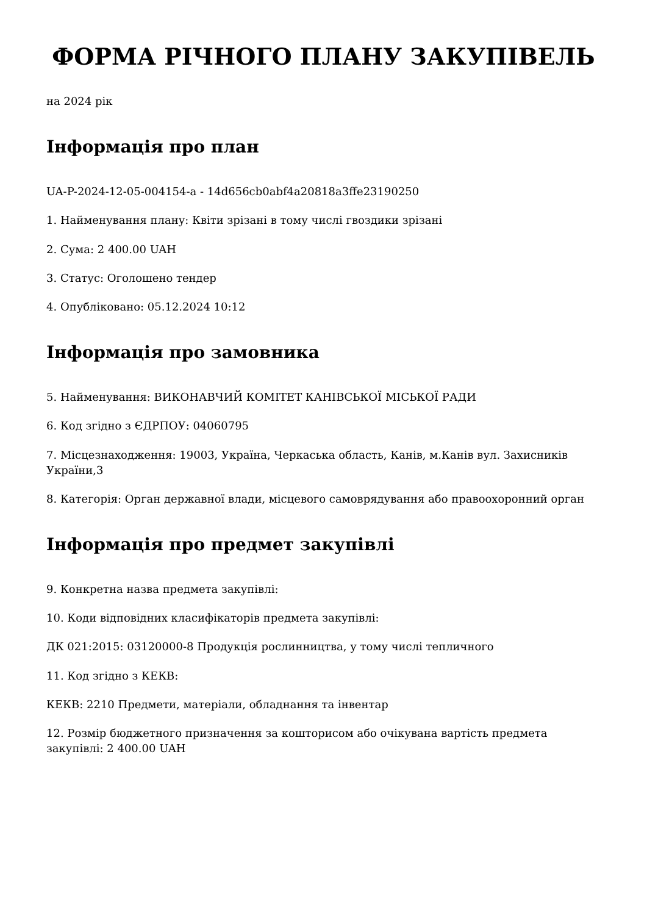ФОРМА РІЧНОГО ПЛАНУ ЗАКУПІВЕЛЬ
на 2024 рік
Інформація про план
UA-P-2024-12-05-004154-a - 14d656cb0abf4a20818a3ffe23190250
1. Найменування плану: Квіти зрізані в тому числі гвоздики зрізані
2. Сума: 2 400.00 UAH
3. Статус: Оголошено тендер
4. Опубліковано: 05.12.2024 10:12
Інформація про замовника
5. Найменування: ВИКОНАВЧИЙ КОМІТЕТ КАНІВСЬКОЇ МІСЬКОЇ РАДИ
6. Код згідно з ЄДРПОУ: 04060795
7. Місцезнаходження: 19003, Україна, Черкаська область, Канів, м.Канів вул. Захисників України,3
8. Категорія: Орган державної влади, місцевого самоврядування або правоохоронний орган
Інформація про предмет закупівлі
9. Конкретна назва предмета закупівлі:
10. Коди відповідних класифікаторів предмета закупівлі:
ДК 021:2015: 03120000-8 Продукція рослинництва, у тому числі тепличного
11. Код згідно з КЕКВ:
КЕКВ: 2210 Предмети, матеріали, обладнання та інвентар
12. Розмір бюджетного призначення за кошторисом або очікувана вартість предмета закупівлі: 2 400.00 UAH